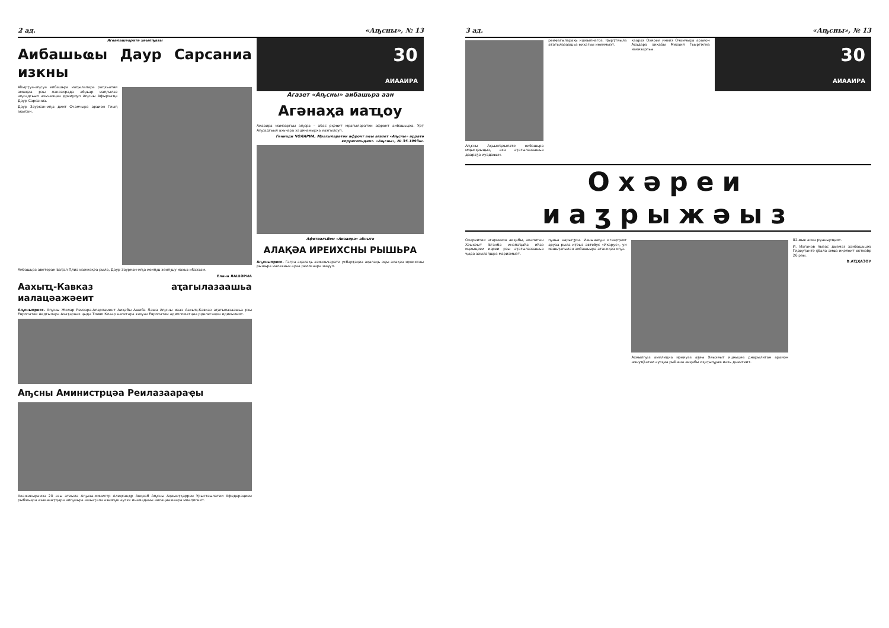2 ад. «Аҧсны», № 13
Агәалашәаратә хәылҧазы
Аибашьҩы Даур Сарсаниа изкны
Аҟырҭуа-аҧсуа еибашьра иаԥылалара раԥхьатәи амшқәа рзы лакәакрада абџьар иаԥгылаз аҧсадгьыл ахьчаҩцәа дреиуоуп Аҧсны Афырхаҵа Даур Сарсаниа.
Даур Зауркан-иҧа диит Очамчыра араион Гәыԥ ақыҭан.
Аибашьра аветеран Баҭал Ԥлиа иажәақәа рыла, Даур Зауркан-иҧа иеиҧш зеиҧшу иахьа иҟазаам.
Елана ЛАШӘРИА
Аахыҵ-Кавказ аҭагылазаашьа иалацәажәеит
Аҧсныпресс. Аҧсны Жәлар Реизара-Апарламент Аиҳабы Ашәба Лаша Аҧсны иааз Аахыҵ-Кавказ аҭагылазаашьа рзы Европатәи Аидгылара Ахаҭарнак ҷыда Тоиво Клаар напхгара ззиуаз Европатәи адипломатцәа рделегациа идикылеит.
Аҧсны Аминистрцәа Реилазаараҿы
Хәажәкырамза 20 азы атәыла Аҧыза-министр Алеқсандр Анқәаб Аҧсны Аҳәынҭқарреи Урыстәылатәи Афедерациеи рыбжьара азакәанҭҵара аиҧшьра ашьаҭала азеиҧш аусхк инамаданы аилацәажәара мҩаԥигеит.
30
АИААИРА
Агазет «Аҧсны» аибашьра аан
Агәнаҳа иаҵоу
Аиааира мамзаргьы аҧсра – абас рҳәоит мрагыларатәи афронт аибашьцәа. Урҭ Аҧсадгьыл ахьчара хацәнамырха иазгылоуп.
Геннади ЧОЛАРИА, Мрагыларатәи афронт аҿы агазет «Аҧсны» арратә корреспондент. «Аҧсны», № 35.1993ш.
Афотоальбом «Аиааира» аҟнытә
АЛАҚӘА ИРЕИХСНЫ РЫШЬРА
Аҧсныпресс. Гагра ақалақь азинхьчаратә усбарҭақәа ақалақь аҿы алақәа иреихсны рышьра иалахәыз ауаа реилкаара иаҿуп.
3 ад. «Аҧсны», № 13
Аҧсны Аҳьынҵәылатә еибашьра мҵысҳәыцыз, аха аҭагылазаашьа даараӡа иуадаҩын.
реиҿагылараҳь ишкылнагоз. Қырҭтәыла аҭагылазаашьа еиҳагьы иееимызт.
каараз Охәреи инеиз Очамчыра араион Ахадара аиҳабы Михаил Гьыргәлиа иакәзаргьы.
30
АИААИРА
Охәреи
иаӡрыжәыз
Охәреитәи агарнизон аиҳабы, акапитан Хәыхәыт Бганба инапаҵаҟа иҟаз ицәыцәеи иареи рзы аҭагылазаашьа ҷыда ахылаԥшра мариамызт.
ҧшьа нарыгӡон. Ианынаҧш игәарҭеит аруаа рыла иҭәыз автобус «Икарус», уи иашьҭагылан аибашьыра атанкқәа хҧа.
Ахәылҧаз амилициа иреиуаз аӡәы Хәыхәыт ицәыцәа днарылиган араион аҩнуҵҟатәи аусқәа рыҟаша аиҳабы иҳаҭыҧуаҩ иахь днеигеит.
82-ҩык асиа рҿанырҵеит.
И. Иаганов пызас дызмаз ҳаибашьцәа Гәдоуҭантә ҕбала амҩа иқәлеит октиабр 26 рзы.
В.АҴҲАЗОУ